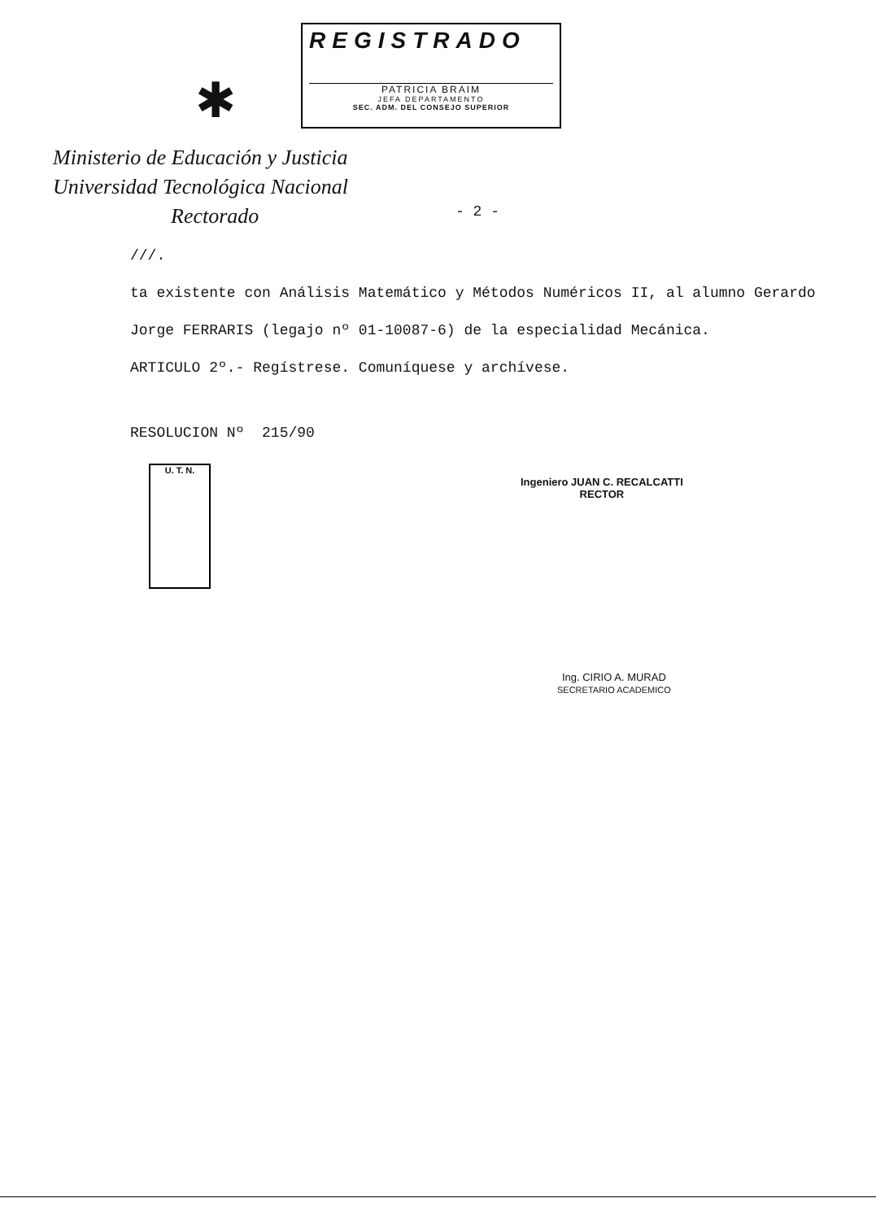✱
REGISTRADO
PATRICIA BRAIM
JEFA DEPARTAMENTO
SEC. ADM. DEL CONSEJO SUPERIOR
Ministerio de Educación y Justicia
Universidad Tecnológica Nacional
Rectorado
- 2 -
///.
ta existente con Análisis Matemático y Métodos Numéricos II, al alumno Gerardo
Jorge FERRARIS (legajo nº 01-10087-6) de la especialidad Mecánica.
ARTICULO 2º.- Regístrese. Comuníquese y archívese.
RESOLUCION Nº 215/90
U. T. N.
Ingeniero JUAN C. RECALCATTI
RECTOR
Ing. CIRIO A. MURAD
SECRETARIO ACADEMICO